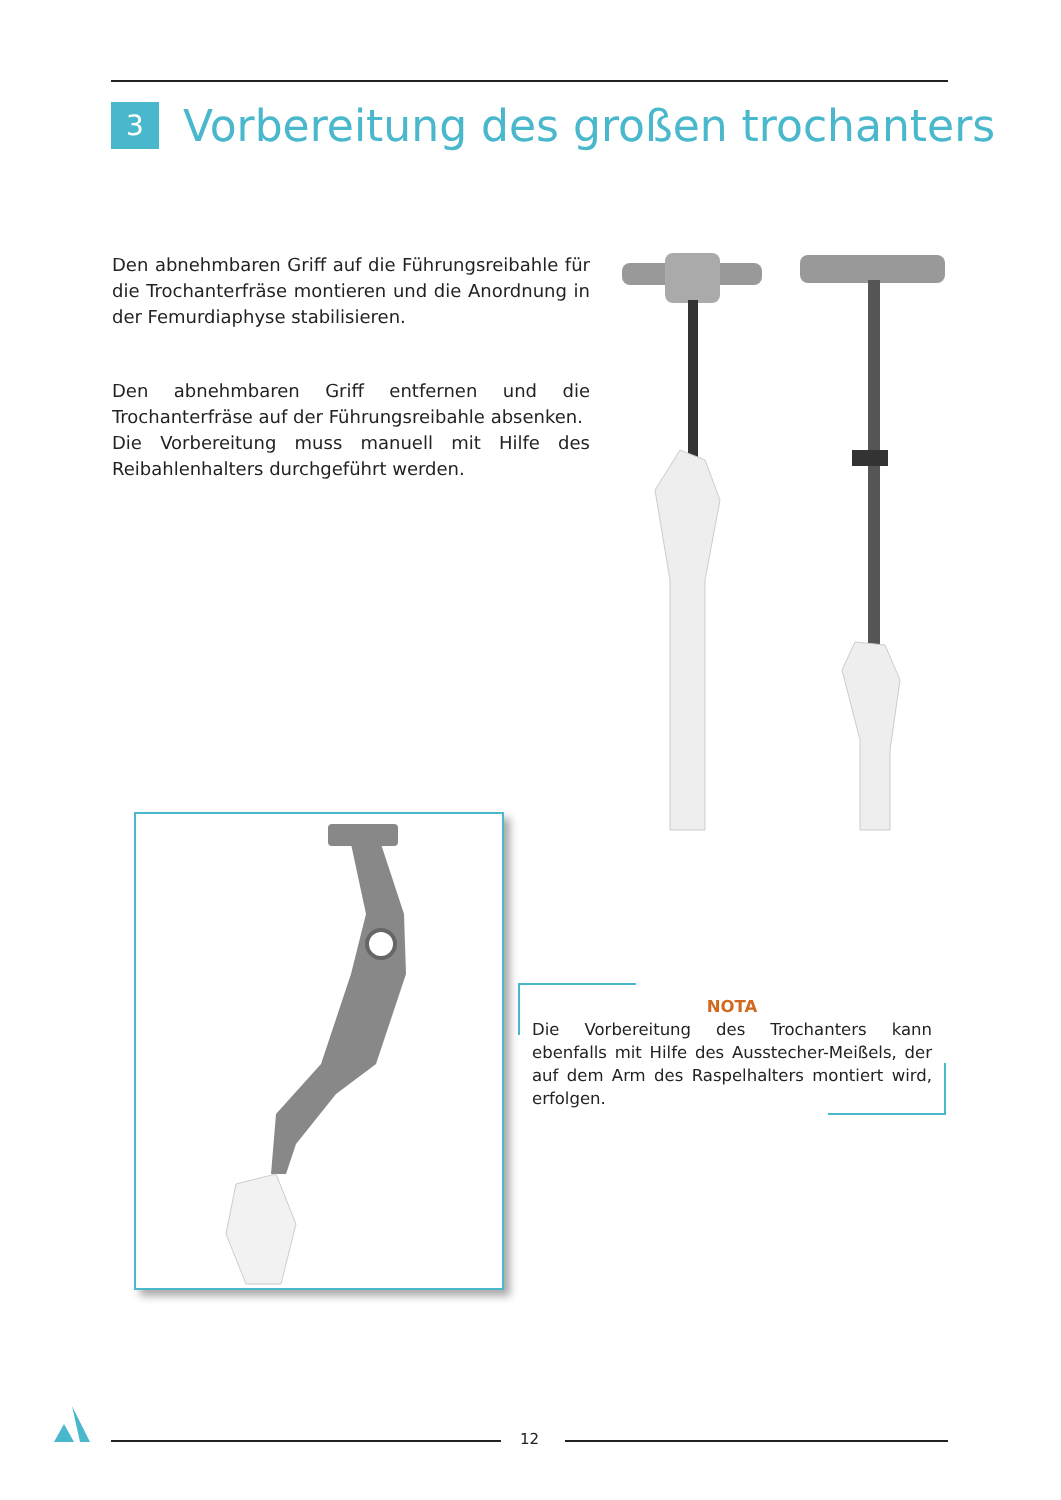3 Vorbereitung des großen trochanters
Den abnehmbaren Griff auf die Führungsreibahle für die Trochanterfräse montieren und die Anordnung in der Femurdiaphyse stabilisieren.
Den abnehmbaren Griff entfernen und die Trochanterfräse auf der Führungsreibahle absenken.
Die Vorbereitung muss manuell mit Hilfe des Reibahlenhalters durchgeführt werden.
NOTA
Die Vorbereitung des Trochanters kann ebenfalls mit Hilfe des Ausstecher-Meißels, der auf dem Arm des Raspelhalters montiert wird, erfolgen.
12